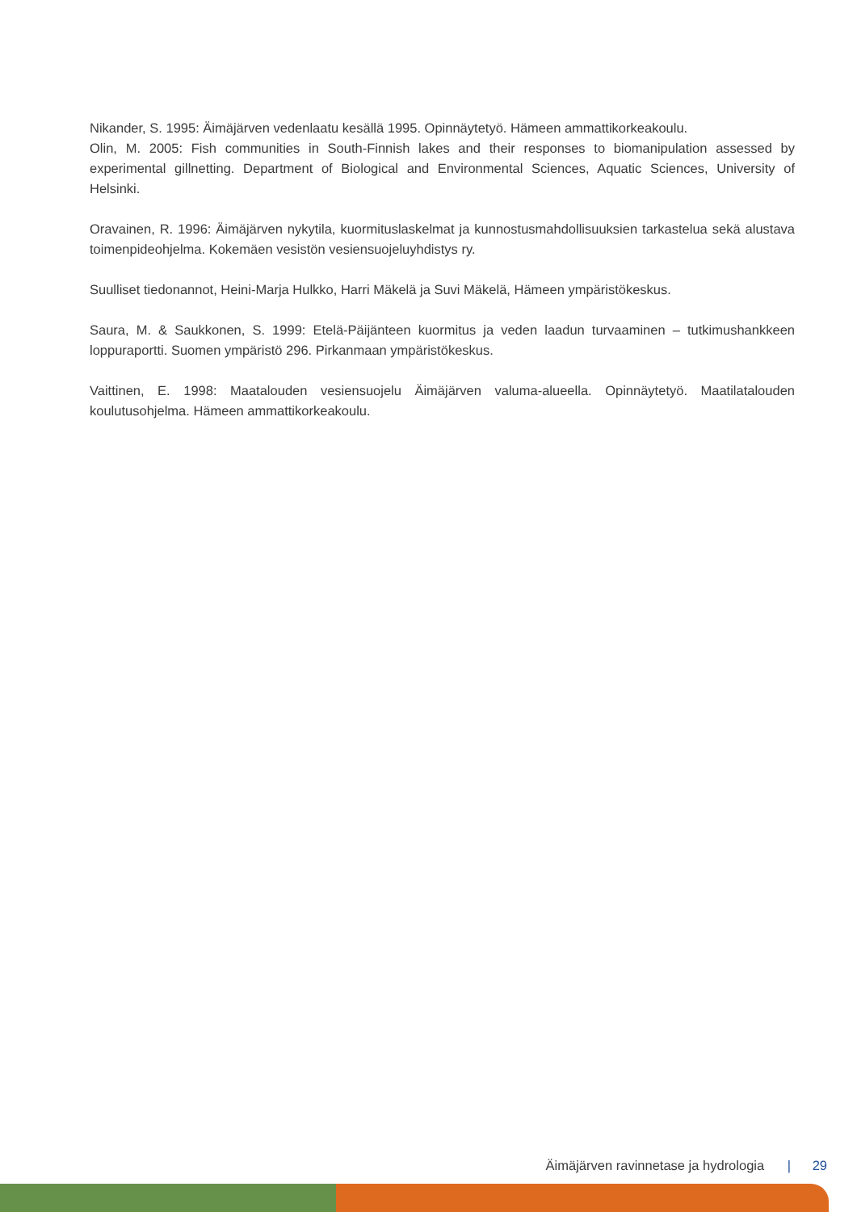Nikander, S. 1995: Äimäjärven vedenlaatu kesällä 1995. Opinnäytetyö. Hämeen ammattikorkeakoulu.
Olin, M. 2005: Fish communities in South-Finnish lakes and their responses to biomanipulation assessed by experimental gillnetting. Department of Biological and Environmental Sciences, Aquatic Sciences, University of Helsinki.
Oravainen, R. 1996: Äimäjärven nykytila, kuormituslaskelmat ja kunnostusmahdollisuuksien tarkastelua sekä alustava toimenpideohjelma. Kokemäen vesistön vesiensuojeluyhdistys ry.
Suulliset tiedonannot, Heini-Marja Hulkko, Harri Mäkelä ja Suvi Mäkelä, Hämeen ympäristökeskus.
Saura, M. & Saukkonen, S. 1999: Etelä-Päijänteen kuormitus ja veden laadun turvaaminen – tutkimushankkeen loppuraportti. Suomen ympäristö 296. Pirkanmaan ympäristökeskus.
Vaittinen, E. 1998: Maatalouden vesiensuojelu Äimäjärven valuma-alueella. Opinnäytetyö. Maatilatalouden koulutusohjelma. Hämeen ammattikorkeakoulu.
Äimäjärven ravinnetase ja hydrologia | 29